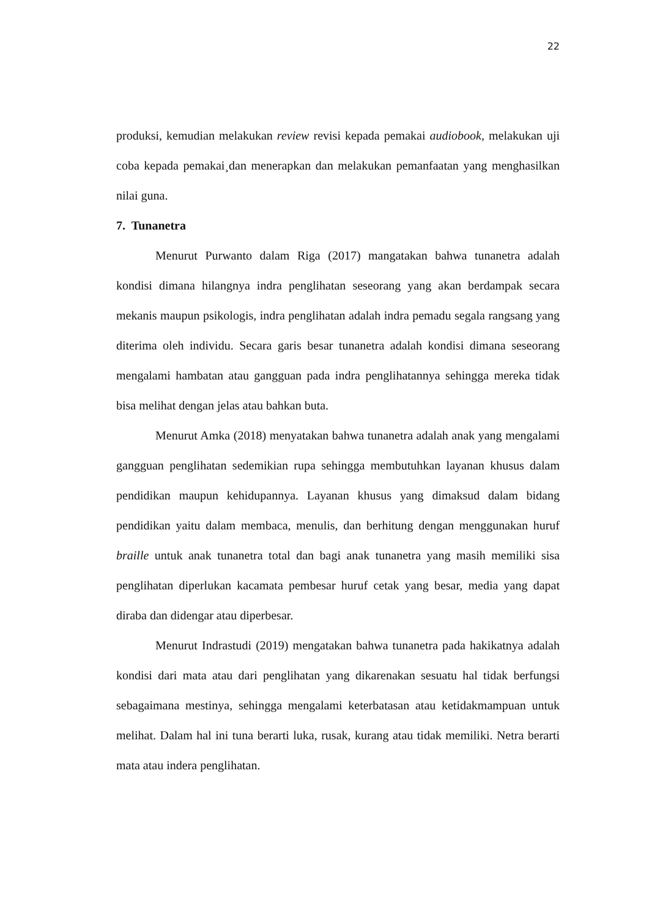22
produksi, kemudian melakukan review revisi kepada pemakai audiobook, melakukan uji coba kepada pemakai¸dan menerapkan dan melakukan pemanfaatan yang menghasilkan nilai guna.
7. Tunanetra
Menurut Purwanto dalam Riga (2017) mangatakan bahwa tunanetra adalah kondisi dimana hilangnya indra penglihatan seseorang yang akan berdampak secara mekanis maupun psikologis, indra penglihatan adalah indra pemadu segala rangsang yang diterima oleh individu. Secara garis besar tunanetra adalah kondisi dimana seseorang mengalami hambatan atau gangguan pada indra penglihatannya sehingga mereka tidak bisa melihat dengan jelas atau bahkan buta.
Menurut Amka (2018) menyatakan bahwa tunanetra adalah anak yang mengalami gangguan penglihatan sedemikian rupa sehingga membutuhkan layanan khusus dalam pendidikan maupun kehidupannya. Layanan khusus yang dimaksud dalam bidang pendidikan yaitu dalam membaca, menulis, dan berhitung dengan menggunakan huruf braille untuk anak tunanetra total dan bagi anak tunanetra yang masih memiliki sisa penglihatan diperlukan kacamata pembesar huruf cetak yang besar, media yang dapat diraba dan didengar atau diperbesar.
Menurut Indrastudi (2019) mengatakan bahwa tunanetra pada hakikatnya adalah kondisi dari mata atau dari penglihatan yang dikarenakan sesuatu hal tidak berfungsi sebagaimana mestinya, sehingga mengalami keterbatasan atau ketidakmampuan untuk melihat. Dalam hal ini tuna berarti luka, rusak, kurang atau tidak memiliki. Netra berarti mata atau indera penglihatan.